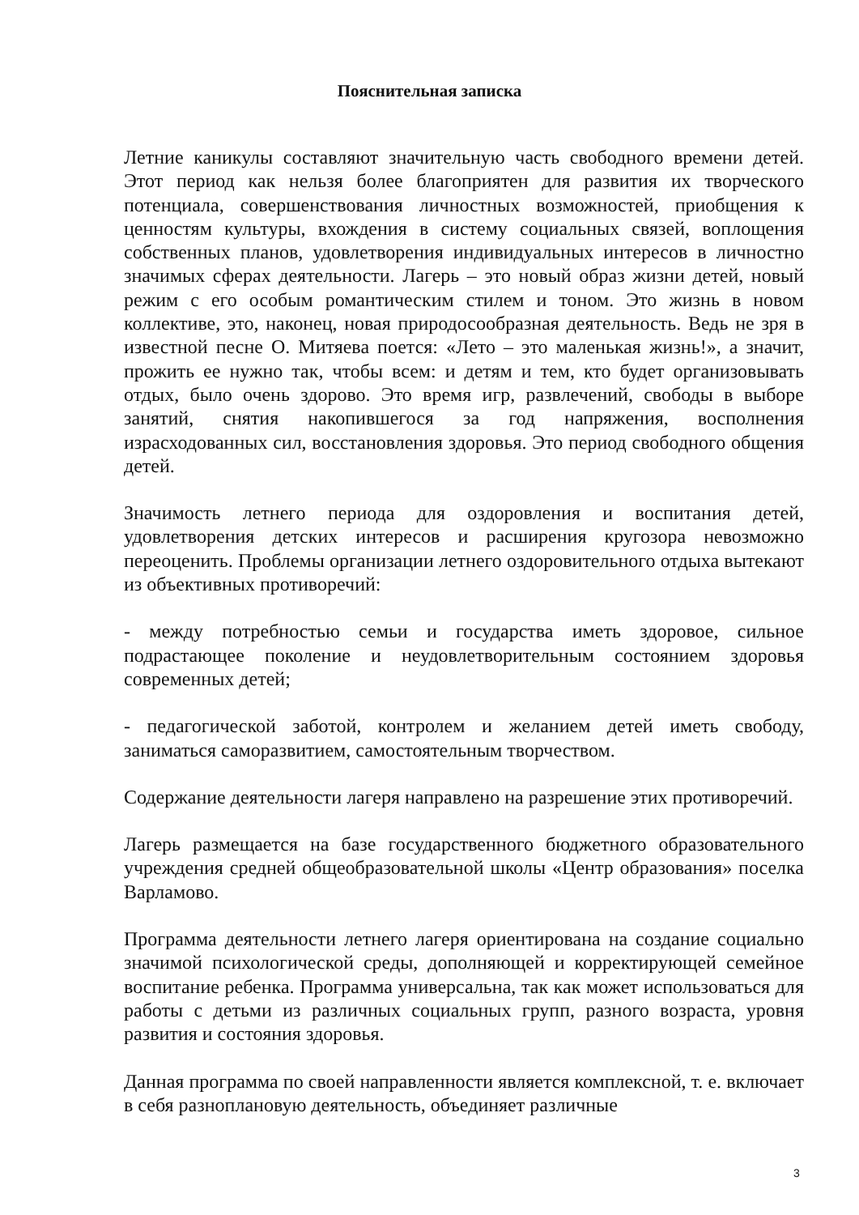Пояснительная записка
Летние каникулы составляют значительную часть свободного времени детей. Этот период как нельзя более благоприятен для развития их творческого потенциала, совершенствования личностных возможностей, приобщения к ценностям культуры, вхождения в систему социальных связей, воплощения собственных планов, удовлетворения индивидуальных интересов в личностно значимых сферах деятельности. Лагерь – это новый образ жизни детей, новый режим с его особым романтическим стилем и тоном. Это жизнь в новом коллективе, это, наконец, новая природосообразная деятельность. Ведь не зря в известной песне О. Митяева поется: «Лето – это маленькая жизнь!», а значит, прожить ее нужно так, чтобы всем: и детям и тем, кто будет организовывать отдых, было очень здорово. Это время игр, развлечений, свободы в выборе занятий, снятия накопившегося за год напряжения, восполнения израсходованных сил, восстановления здоровья. Это период свободного общения детей.
Значимость летнего периода для оздоровления и воспитания детей, удовлетворения детских интересов и расширения кругозора невозможно переоценить. Проблемы организации летнего оздоровительного отдыха вытекают из объективных противоречий:
- между потребностью семьи и государства иметь здоровое, сильное подрастающее поколение и неудовлетворительным состоянием здоровья современных детей;
- педагогической заботой, контролем и желанием детей иметь свободу, заниматься саморазвитием, самостоятельным творчеством.
Содержание деятельности лагеря направлено на разрешение этих противоречий.
Лагерь размещается на базе государственного бюджетного образовательного учреждения средней общеобразовательной школы «Центр образования» поселка Варламово.
Программа деятельности летнего лагеря ориентирована на создание социально значимой психологической среды, дополняющей и корректирующей семейное воспитание ребенка. Программа универсальна, так как может использоваться для работы с детьми из различных социальных групп, разного возраста, уровня развития и состояния здоровья.
Данная программа по своей направленности является комплексной, т. е. включает в себя разноплановую деятельность, объединяет различные
3